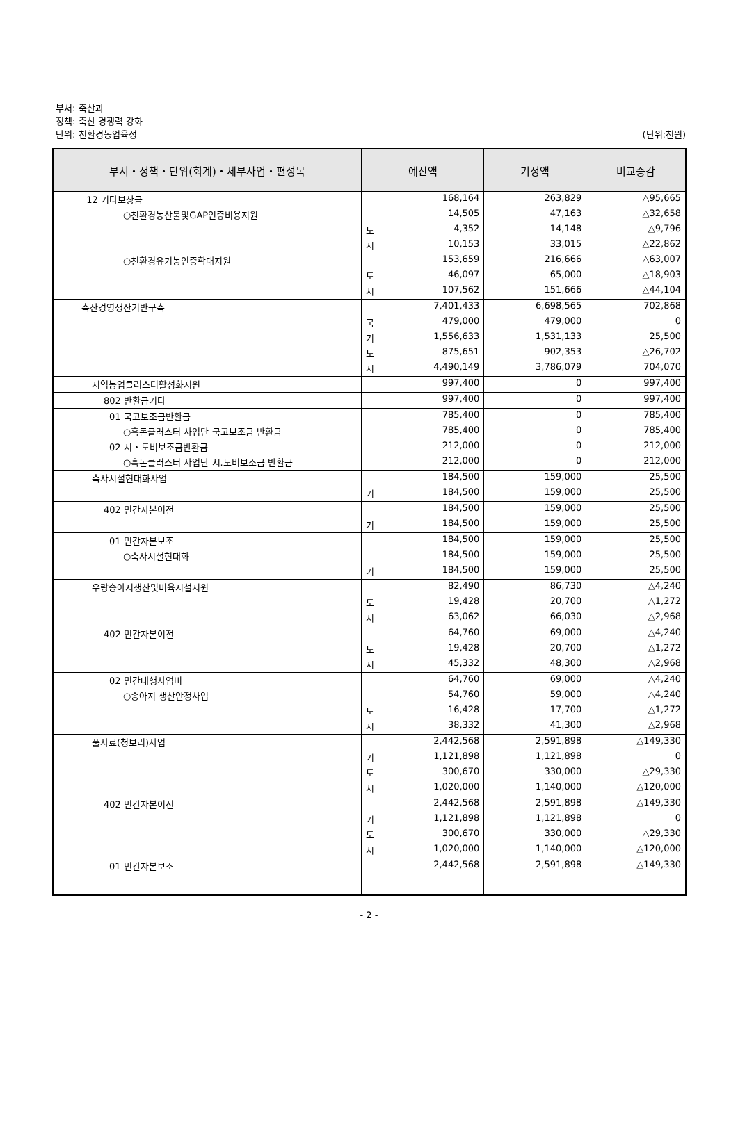부서: 축산과
정책: 축산 경쟁력 강화
단위: 친환경농업육성
(단위:천원)
| 부서・정책・단위(회계)・세부사업・편성목 | 예산액 | | 기정액 | 비교증감 |
| --- | --- | --- | --- | --- |
| 12 기타보상금 | | 168,164 | 263,829 | △95,665 |
| ○친환경농산물및GAP인증비용지원 | | 14,505 | 47,163 | △32,658 |
| | 도 | 4,352 | 14,148 | △9,796 |
| | 시 | 10,153 | 33,015 | △22,862 |
| ○친환경유기농인증확대지원 | | 153,659 | 216,666 | △63,007 |
| | 도 | 46,097 | 65,000 | △18,903 |
| | 시 | 107,562 | 151,666 | △44,104 |
| 축산경영생산기반구축 | | 7,401,433 | 6,698,565 | 702,868 |
| | 국 | 479,000 | 479,000 | 0 |
| | 기 | 1,556,633 | 1,531,133 | 25,500 |
| | 도 | 875,651 | 902,353 | △26,702 |
| | 시 | 4,490,149 | 3,786,079 | 704,070 |
| 지역농업클러스터활성화지원 | | 997,400 | 0 | 997,400 |
| 802 반환금기타 | | 997,400 | 0 | 997,400 |
| 01 국고보조금반환금 | | 785,400 | 0 | 785,400 |
| ○흑돈클러스터 사업단 국고보조금 반환금 | | 785,400 | 0 | 785,400 |
| 02 시・도비보조금반환금 | | 212,000 | 0 | 212,000 |
| ○흑돈클러스터 사업단 시.도비보조금 반환금 | | 212,000 | 0 | 212,000 |
| 축사시설현대화사업 | | 184,500 | 159,000 | 25,500 |
| | 기 | 184,500 | 159,000 | 25,500 |
| 402 민간자본이전 | | 184,500 | 159,000 | 25,500 |
| | 기 | 184,500 | 159,000 | 25,500 |
| 01 민간자본보조 | | 184,500 | 159,000 | 25,500 |
| ○축사시설현대화 | | 184,500 | 159,000 | 25,500 |
| | 기 | 184,500 | 159,000 | 25,500 |
| 우량송아지생산및비육시설지원 | | 82,490 | 86,730 | △4,240 |
| | 도 | 19,428 | 20,700 | △1,272 |
| | 시 | 63,062 | 66,030 | △2,968 |
| 402 민간자본이전 | | 64,760 | 69,000 | △4,240 |
| | 도 | 19,428 | 20,700 | △1,272 |
| | 시 | 45,332 | 48,300 | △2,968 |
| 02 민간대행사업비 | | 64,760 | 69,000 | △4,240 |
| ○송아지 생산안정사업 | | 54,760 | 59,000 | △4,240 |
| | 도 | 16,428 | 17,700 | △1,272 |
| | 시 | 38,332 | 41,300 | △2,968 |
| 풀사료(청보리)사업 | | 2,442,568 | 2,591,898 | △149,330 |
| | 기 | 1,121,898 | 1,121,898 | 0 |
| | 도 | 300,670 | 330,000 | △29,330 |
| | 시 | 1,020,000 | 1,140,000 | △120,000 |
| 402 민간자본이전 | | 2,442,568 | 2,591,898 | △149,330 |
| | 기 | 1,121,898 | 1,121,898 | 0 |
| | 도 | 300,670 | 330,000 | △29,330 |
| | 시 | 1,020,000 | 1,140,000 | △120,000 |
| 01 민간자본보조 | | 2,442,568 | 2,591,898 | △149,330 |
- 2 -